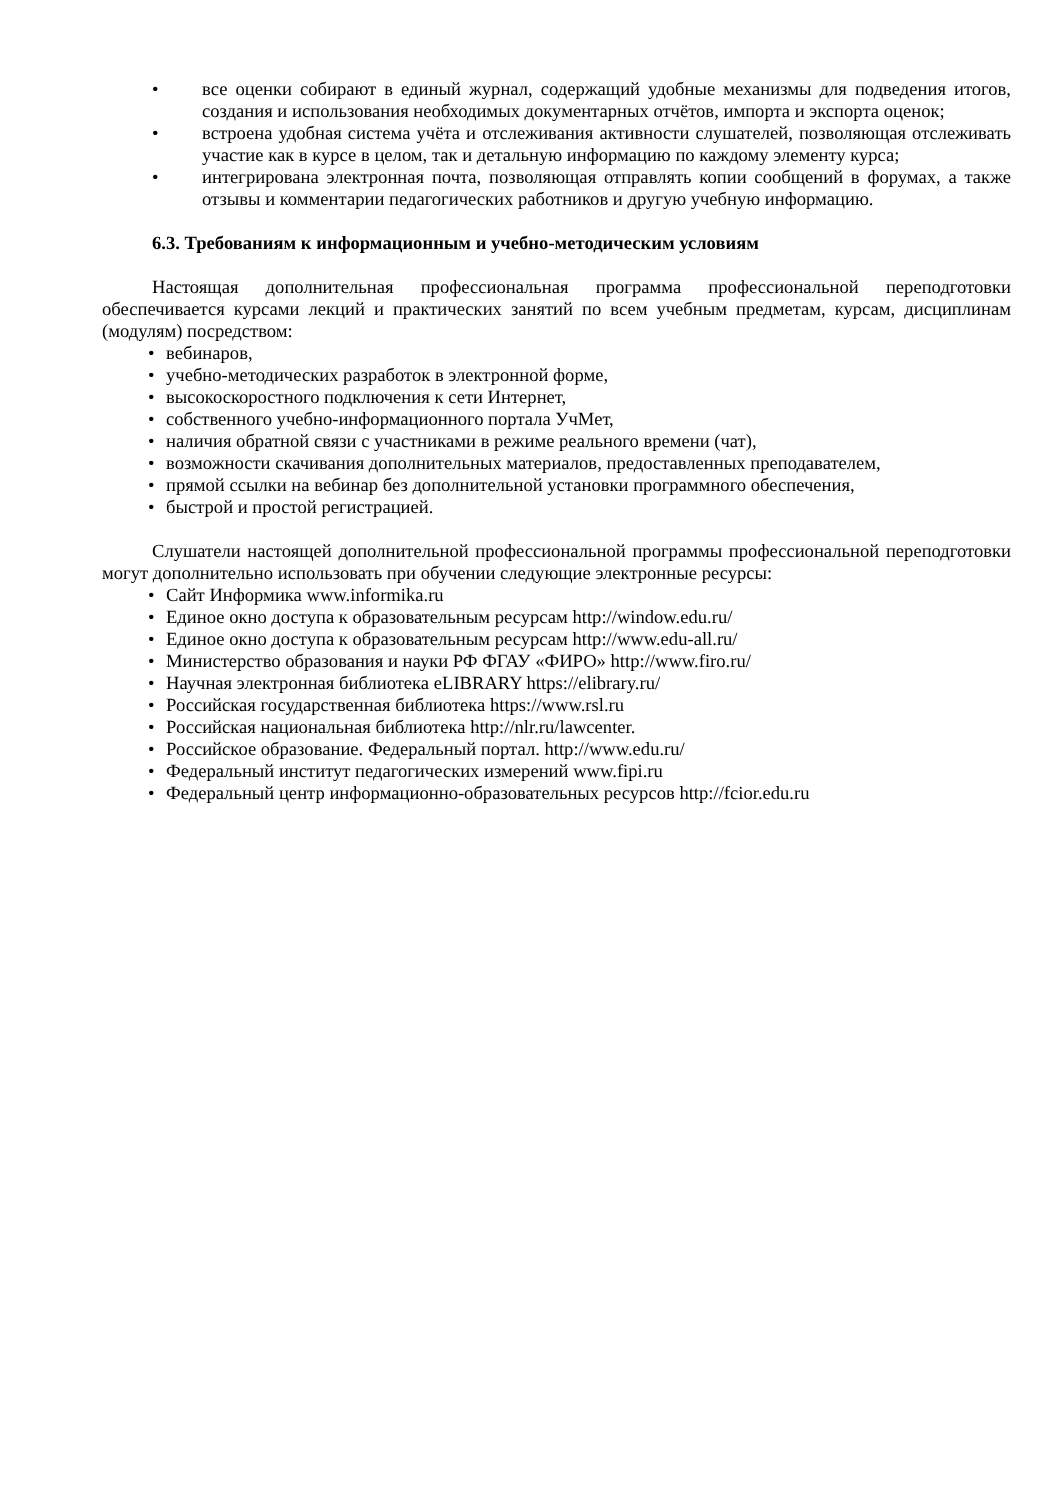• все оценки собирают в единый журнал, содержащий удобные механизмы для подведения итогов, создания и использования необходимых документарных отчётов, импорта и экспорта оценок;
• встроена удобная система учёта и отслеживания активности слушателей, позволяющая отслеживать участие как в курсе в целом, так и детальную информацию по каждому элементу курса;
• интегрирована электронная почта, позволяющая отправлять копии сообщений в форумах, а также отзывы и комментарии педагогических работников и другую учебную информацию.
6.3. Требованиям к информационным и учебно-методическим условиям
Настоящая дополнительная профессиональная программа профессиональной переподготовки обеспечивается курсами лекций и практических занятий по всем учебным предметам, курсам, дисциплинам (модулям) посредством:
• вебинаров,
• учебно-методических разработок в электронной форме,
• высокоскоростного подключения к сети Интернет,
• собственного учебно-информационного портала УчМет,
• наличия обратной связи с участниками в режиме реального времени (чат),
• возможности скачивания дополнительных материалов, предоставленных преподавателем,
• прямой ссылки на вебинар без дополнительной установки программного обеспечения,
• быстрой и простой регистрацией.
Слушатели настоящей дополнительной профессиональной программы профессиональной переподготовки могут дополнительно использовать при обучении следующие электронные ресурсы:
• Сайт Информика www.informika.ru
• Единое окно доступа к образовательным ресурсам http://window.edu.ru/
• Единое окно доступа к образовательным ресурсам http://www.edu-all.ru/
• Министерство образования и науки РФ ФГАУ «ФИРО» http://www.firo.ru/
• Научная электронная библиотека eLIBRARY https://elibrary.ru/
• Российская государственная библиотека https://www.rsl.ru
• Российская национальная библиотека http://nlr.ru/lawcenter.
• Российское образование. Федеральный портал. http://www.edu.ru/
• Федеральный институт педагогических измерений www.fipi.ru
• Федеральный центр информационно-образовательных ресурсов http://fcior.edu.ru